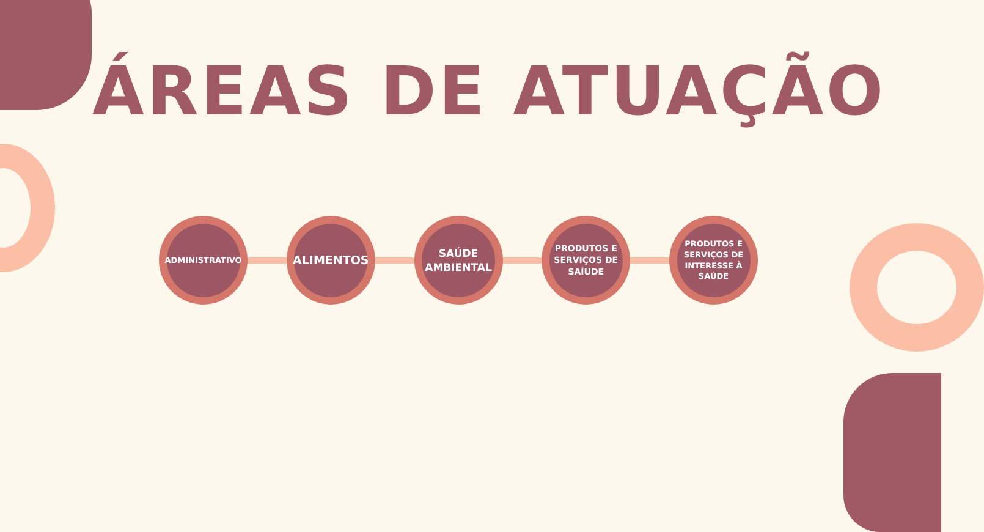ÁREAS DE ATUAÇÃO
ADMINISTRATIVO
ALIMENTOS SAÚDE AMBIENTAL
PRODUTOS E SERVIÇOS DE SAÍUDE
PRODUTOS E SERVIÇOS DE INTERESSE À SAÚDE